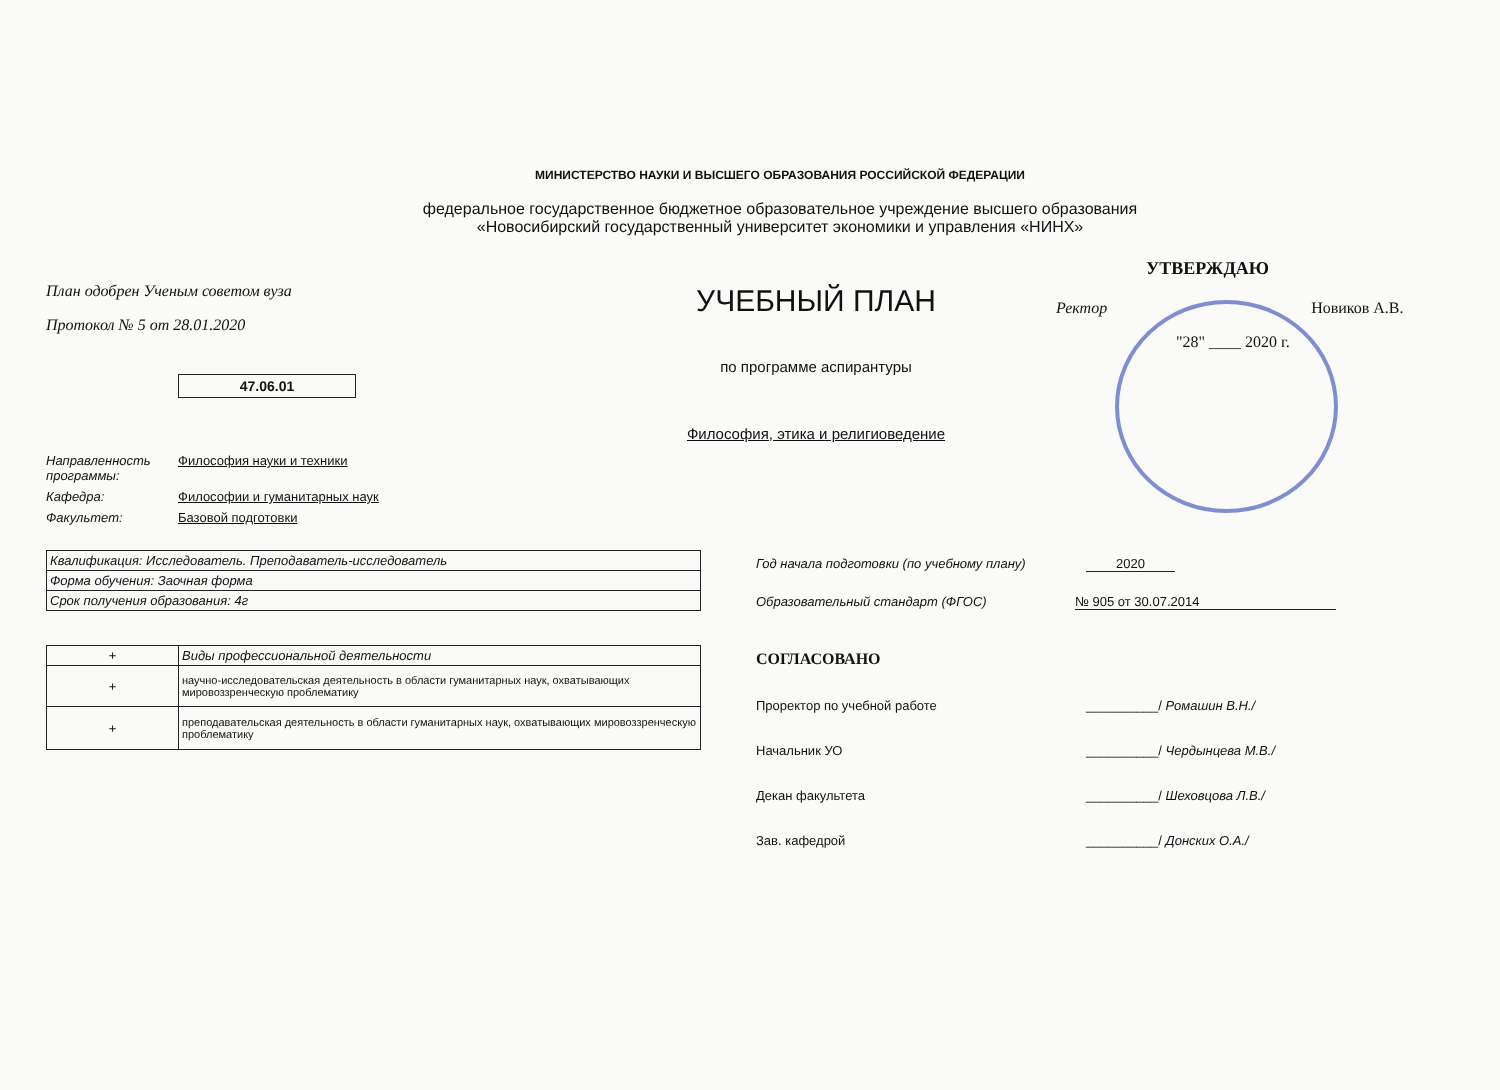МИНИСТЕРСТВО НАУКИ И ВЫСШЕГО ОБРАЗОВАНИЯ РОССИЙСКОЙ ФЕДЕРАЦИИ
федеральное государственное бюджетное образовательное учреждение высшего образования
«Новосибирский государственный университет экономики и управления «НИНХ»
План одобрен Ученым советом вуза
Протокол № 5 от 28.01.2020
47.06.01
УЧЕБНЫЙ ПЛАН
по программе аспирантуры
Философия, этика и религиоведение
УТВЕРЖДАЮ
Ректор Новиков А.В.
"28" ____ 2020 г.
Направленность программы: Философия науки и техники
Кафедра: Философии и гуманитарных наук
Факультет: Базовой подготовки
| Квалификация: Исследователь. Преподаватель-исследователь |
| Форма обучения: Заочная форма |
| Срок получения образования: 4г |
| + | Виды профессиональной деятельности |
| + | научно-исследовательская деятельность в области гуманитарных наук, охватывающих мировоззренческую проблематику |
| + | преподавательская деятельность в области гуманитарных наук, охватывающих мировоззренческую проблематику |
Год начала подготовки (по учебному плану) 2020
Образовательный стандарт (ФГОС) № 905 от 30.07.2014
СОГЛАСОВАНО
Проректор по учебной работе __________/ Ромашин В.Н./
Начальник УО __________/ Чердынцева М.В./
Декан факультета __________/ Шеховцова Л.В./
Зав. кафедрой __________/ Донских О.А./